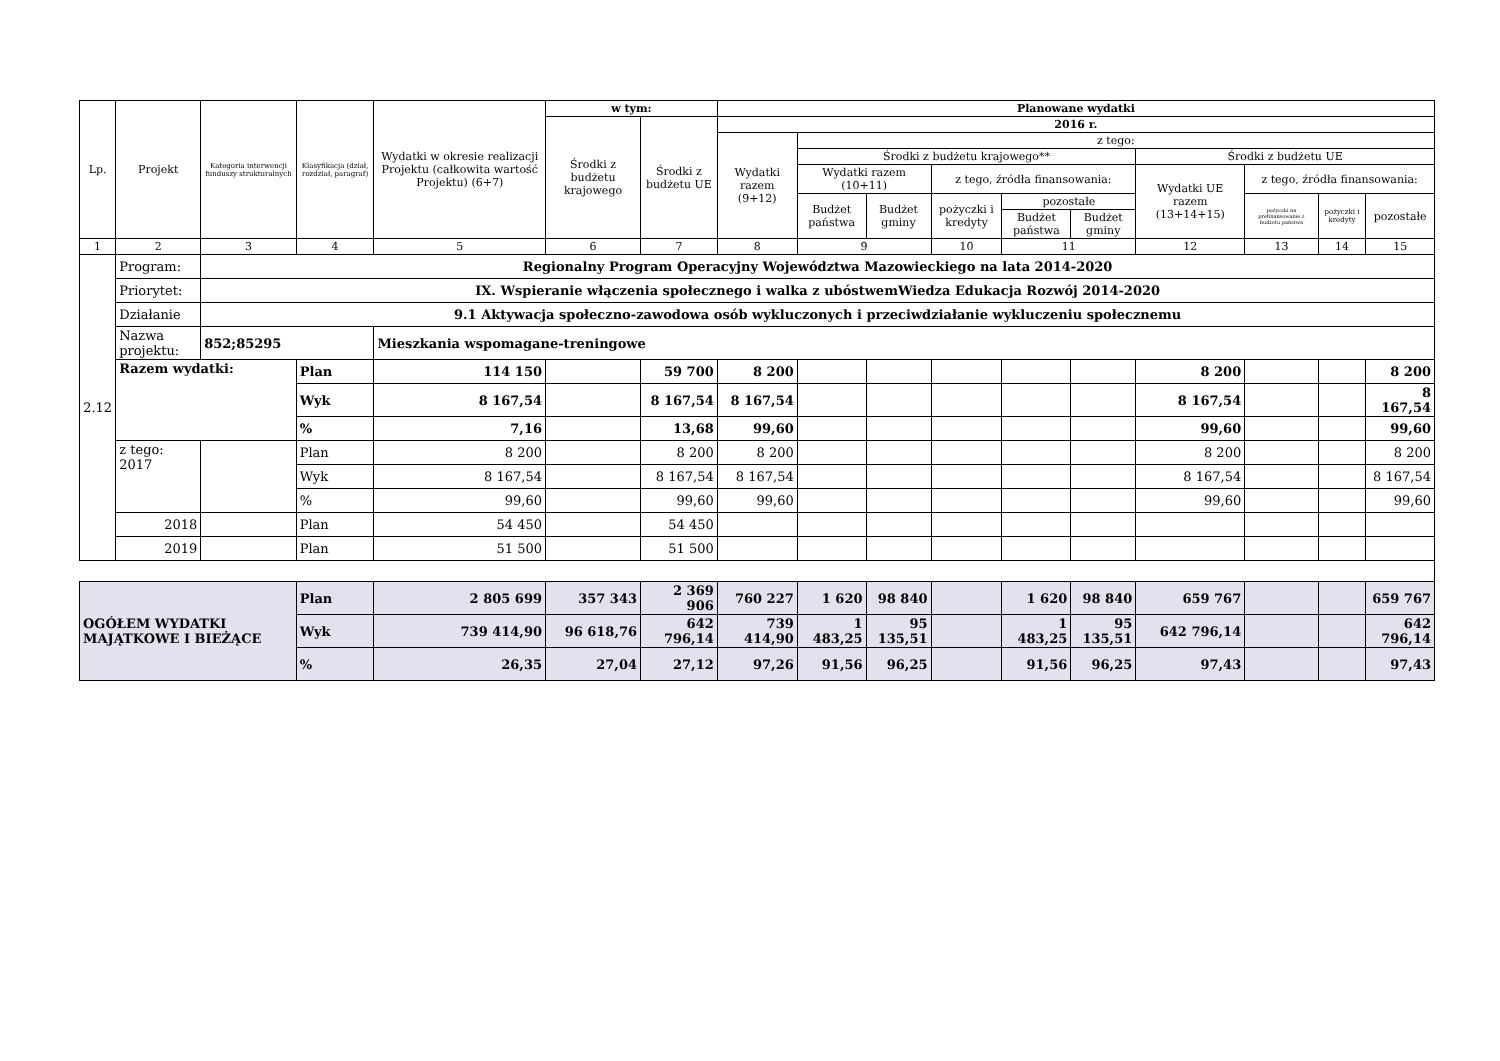| Lp. | Projekt | Kategoria interwencji funduszy strukturalnych | Klasyfikacja (dział, rozdział, paragraf) | Wydatki w okresie realizacji Projektu (całkowita wartość Projektu) (6+7) | w tym: | | Planowane wydatki | | | | | | | | | |
| --- | --- | --- | --- | --- | --- | --- | --- | --- | --- | --- | --- | --- | --- | --- | --- | --- |
| | | | | | Środki z budżetu krajowego | Środki z budżetu UE | 2016 r. | | | | | | | | | |
| | | | | | | | Wydatki razem (9+12) | z tego: | | | | | | | | |
| | | | | | | | | Środki z budżetu krajowego** | | | | | Środki z budżetu UE | | | |
| | | | | | | | | Wydatki razem (10+11) | | z tego, źródła finansowania: | | | Wydatki UE razem (13+14+15) | z tego, źródła finansowania: | | |
| | | | | | | | | Budżet państwa | Budżet gminy | pożyczki i kredyty | pozostałe | | | pożyczki na prefinansowanie z budżetu państwa | pożyczki i kredyty | pozostałe |
| | | | | | | | | | | | Budżet państwa | Budżet gminy | | | | |
| 1 | 2 | 3 | 4 | 5 | 6 | 7 | 8 | 9 | | 10 | 11 | | 12 | 13 | 14 | 15 |
| 2.12 | Program: | Regionalny Program Operacyjny Województwa Mazowieckiego na lata 2014-2020 | | | | | | | | | | | | | | |
| | Priorytet: | IX. Wspieranie włączenia społecznego i walka z ubóstwemWiedza Edukacja Rozwój 2014-2020 | | | | | | | | | | | | | | |
| | Działanie | 9.1 Aktywacja społeczno-zawodowa osób wykluczonych i przeciwdziałanie wykluczeniu społecznemu | | | | | | | | | | | | | | |
| | Nazwa projektu: | 852;85295 | | Mieszkania wspomagane-treningowe | | | | | | | | | | | | |
| | Razem wydatki: | | Plan | 114 150 | | 59 700 | 8 200 | | | | | | 8 200 | | | 8 200 |
| | | | Wyk | 8 167,54 | | 8 167,54 | 8 167,54 | | | | | | 8 167,54 | | | 8 167,54 |
| | | | % | 7,16 | | 13,68 | 99,60 | | | | | | 99,60 | | | 99,60 |
| | z tego: 2017 | | Plan | 8 200 | | 8 200 | 8 200 | | | | | | 8 200 | | | 8 200 |
| | | | Wyk | 8 167,54 | | 8 167,54 | 8 167,54 | | | | | | 8 167,54 | | | 8 167,54 |
| | | | % | 99,60 | | 99,60 | 99,60 | | | | | | 99,60 | | | 99,60 |
| | 2018 | | Plan | 54 450 | | 54 450 | | | | | | | | | | |
| | 2019 | | Plan | 51 500 | | 51 500 | | | | | | | | | | |
| OGÓŁEM WYDATKI MAJĄTKOWE I BIEŻĄCE | | | Plan | 2 805 699 | 357 343 | 2 369 906 | 760 227 | 1 620 | 98 840 | | 1 620 | 98 840 | 659 767 | | | 659 767 |
| | | | Wyk | 739 414,90 | 96 618,76 | 642 796,14 | 739 414,90 | 1 483,25 | 95 135,51 | | 1 483,25 | 95 135,51 | 642 796,14 | | | 642 796,14 |
| | | | % | 26,35 | 27,04 | 27,12 | 97,26 | 91,56 | 96,25 | | 91,56 | 96,25 | 97,43 | | | 97,43 |